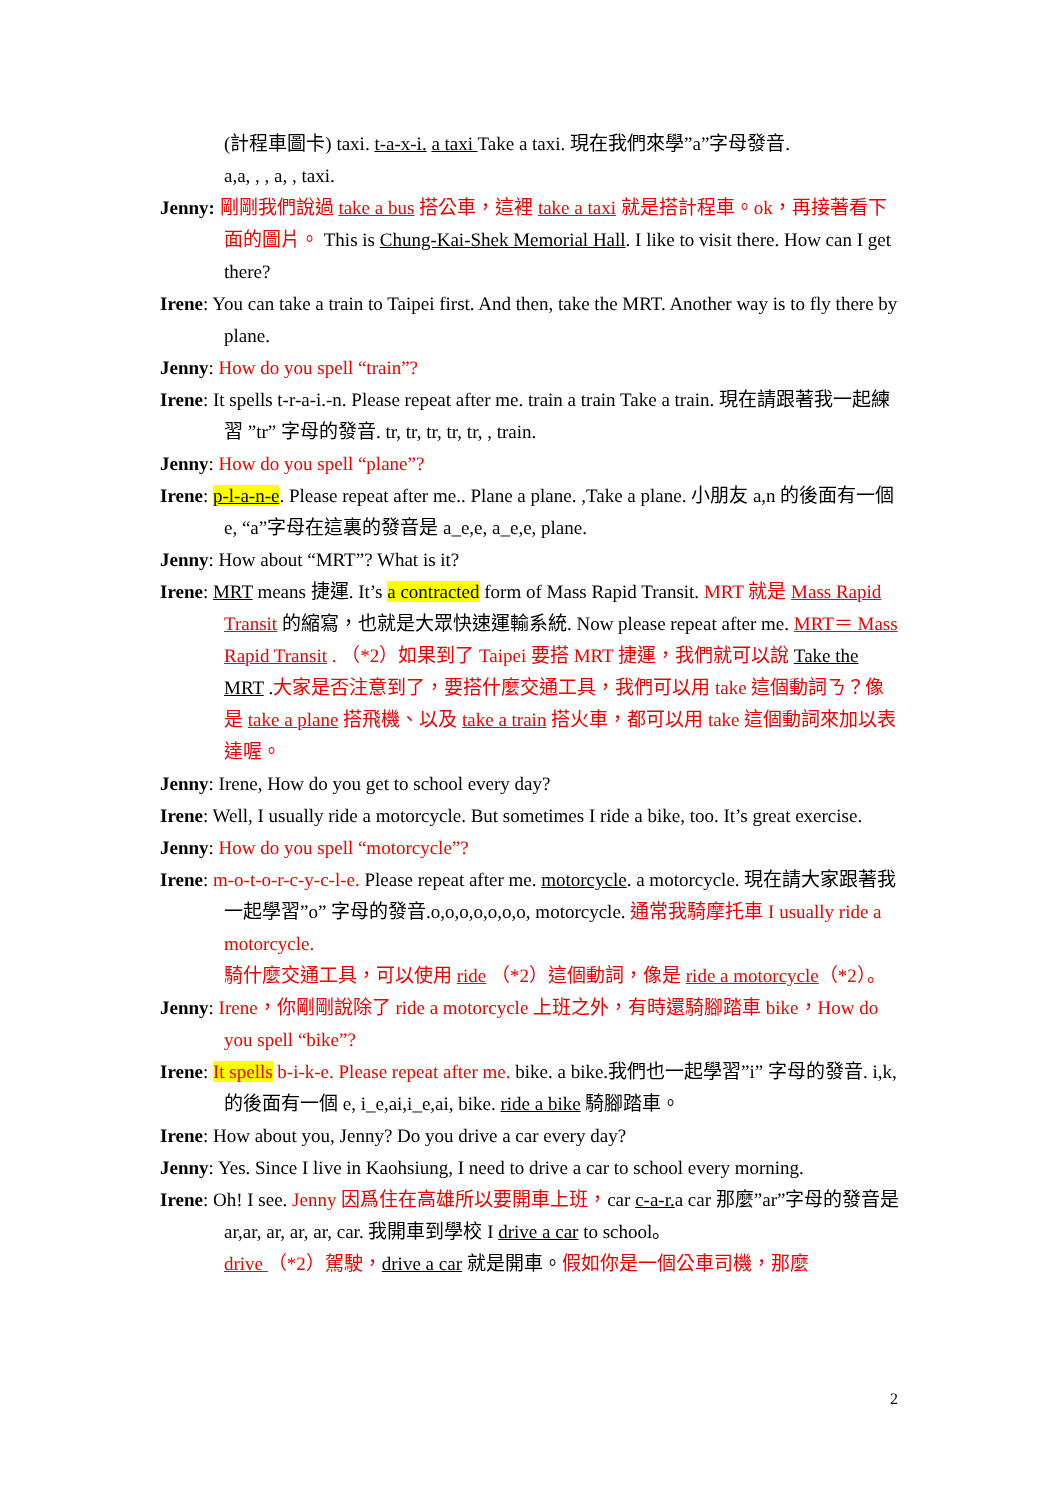(計程車圖卡) taxi. t-a-x-i. a taxi Take a taxi. 現在我們來學”a”字母發音.
a,a, , , a, , taxi.
Jenny: 剛剛我們說過 take a bus 搭公車，這裡 take a taxi 就是搭計程車。ok，再接著看下面的圖片。 This is Chung-Kai-Shek Memorial Hall. I like to visit there. How can I get there?
Irene: You can take a train to Taipei first. And then, take the MRT. Another way is to fly there by plane.
Jenny: How do you spell “train”?
Irene: It spells t-r-a-i.-n. Please repeat after me. train a train Take a train. 現在請跟著我一起練習 ”tr” 字母的發音. tr, tr, tr, tr, tr, , train.
Jenny: How do you spell “plane”?
Irene: p-l-a-n-e. Please repeat after me.. Plane a plane. ,Take a plane. 小朋友 a,n 的後面有一個 e, “a”字母在這裏的發音是 a_e,e, a_e,e, plane.
Jenny: How about “MRT”? What is it?
Irene: MRT means 捷運. It’s a contracted form of Mass Rapid Transit. MRT 就是 Mass Rapid Transit 的縮寫，也就是大眾快速運輸系統. Now please repeat after me. MRT＝ Mass Rapid Transit . （*2）如果到了 Taipei 要搭 MRT 捷運，我們就可以說 Take the MRT .大家是否注意到了，要搭什麼交通工具，我們可以用 take 這個動詞ㄋ？像是 take a plane 搭飛機、以及 take a train 搭火車，都可以用 take 這個動詞來加以表達喔。
Jenny: Irene, How do you get to school every day?
Irene: Well, I usually ride a motorcycle. But sometimes I ride a bike, too. It’s great exercise.
Jenny: How do you spell “motorcycle”?
Irene: m-o-t-o-r-c-y-c-l-e. Please repeat after me. motorcycle. a motorcycle. 現在請大家跟著我一起學習”o” 字母的發音.o,o,o,o,o,o,o, motorcycle. 通常我騎摩托車 I usually ride a motorcycle.
騎什麼交通工具，可以使用 ride （*2）這個動詞，像是 ride a motorcycle（*2）。
Jenny: Irene，你剛剛說除了 ride a motorcycle 上班之外，有時還騎腳踏車 bike，How do you spell “bike”?
Irene: It spells b-i-k-e. Please repeat after me. bike. a bike.我們也一起學習”i” 字母的發音. i,k, 的後面有一個 e, i_e,ai,i_e,ai, bike. ride a bike 騎腳踏車。
Irene: How about you, Jenny? Do you drive a car every day?
Jenny: Yes. Since I live in Kaohsiung, I need to drive a car to school every morning.
Irene: Oh! I see. Jenny 因爲住在高雄所以要開車上班，car c-a-r. a car 那麼”ar”字母的發音是 ar,ar, ar, ar, ar, car. 我開車到學校 I drive a car to school。
drive （*2）駕駛，drive a car 就是開車。假如你是一個公車司機，那麼
2